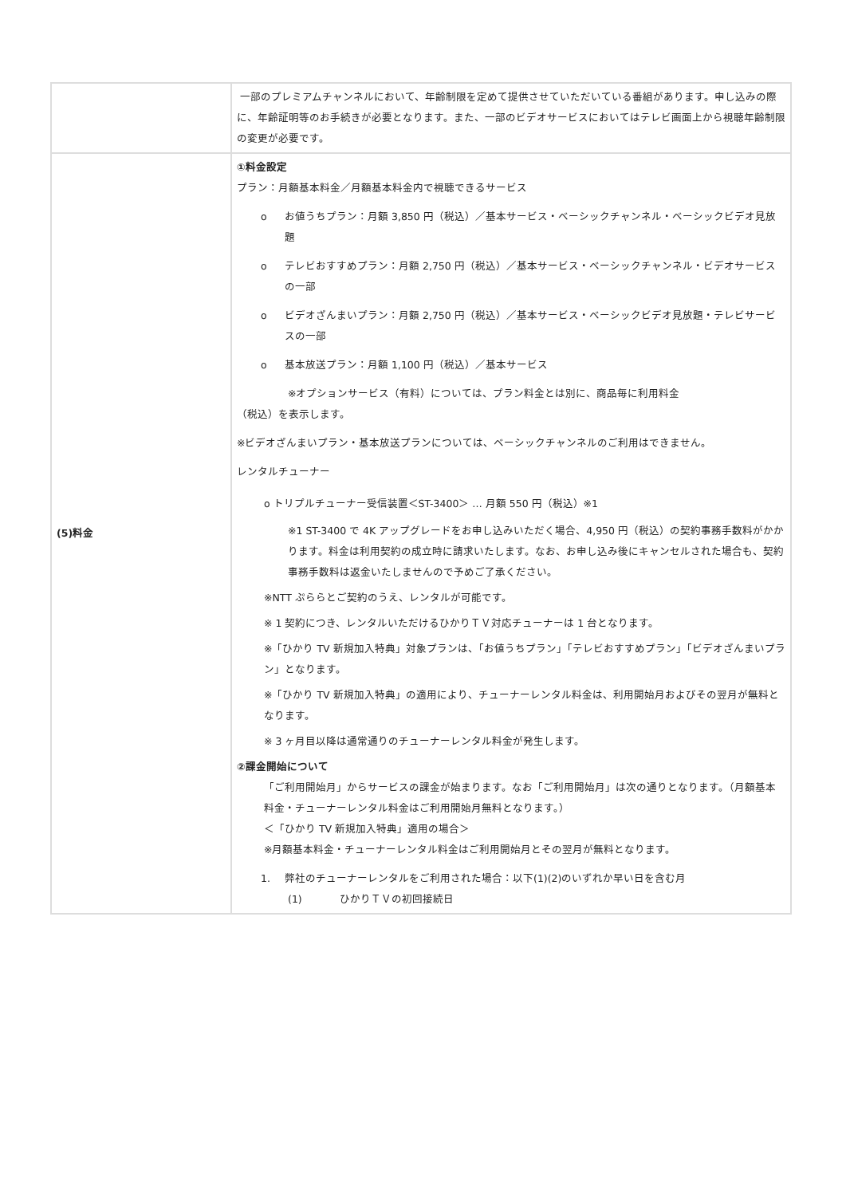| | 一部のプレミアムチャンネルにおいて、年齢制限を定めて提供させていただいている番組があります。申し込みの際に、年齢証明等のお手続きが必要となります。また、一部のビデオサービスにおいてはテレビ画面上から視聴年齢制限の変更が必要です。 |
| (5)料金 | ①料金設定 プラン：月額基本料金／月額基本料金内で視聴できるサービス o お値うちプラン：月額 3,850 円（税込）／基本サービス・ベーシックチャンネル・ベーシックビデオ見放題 o テレビおすすめプラン：月額 2,750 円（税込）／基本サービス・ベーシックチャンネル・ビデオサービスの一部 o ビデオざんまいプラン：月額 2,750 円（税込）／基本サービス・ベーシックビデオ見放題・テレビサービスの一部 o 基本放送プラン：月額 1,100 円（税込）／基本サービス ※オプションサービス（有料）については、プラン料金とは別に、商品毎に利用料金 （税込）を表示します。 ※ビデオざんまいプラン・基本放送プランについては、ベーシックチャンネルのご利用はできません。 レンタルチューナー o トリプルチューナー受信装置＜ST-3400＞ … 月額 550 円（税込）※1 ※1 ST-3400 で 4K アップグレードをお申し込みいただく場合、4,950 円（税込）の契約事務手数料がかかります。料金は利用契約の成立時に請求いたします。なお、お申し込み後にキャンセルされた場合も、契約事務手数料は返金いたしませんので予めご了承ください。 ※NTT ぷららとご契約のうえ、レンタルが可能です。 ※ 1 契約につき、レンタルいただけるひかりＴＶ対応チューナーは 1 台となります。 ※「ひかり TV 新規加入特典」対象プランは、「お値うちプラン」「テレビおすすめプラン」「ビデオざんまいプラン」となります。 ※「ひかり TV 新規加入特典」の適用により、チューナーレンタル料金は、利用開始月およびその翌月が無料となります。 ※ 3 ヶ月目以降は通常通りのチューナーレンタル料金が発生します。 ②課金開始について 「ご利用開始月」からサービスの課金が始まります。なお「ご利用開始月」は次の通りとなります。（月額基本料金・チューナーレンタル料金はご利用開始月無料となります。） ＜「ひかり TV 新規加入特典」適用の場合＞ ※月額基本料金・チューナーレンタル料金はご利用開始月とその翌月が無料となります。 1. 弊社のチューナーレンタルをご利用された場合：以下(1)(2)のいずれか早い日を含む月 (1) ひかりＴＶの初回接続日 |